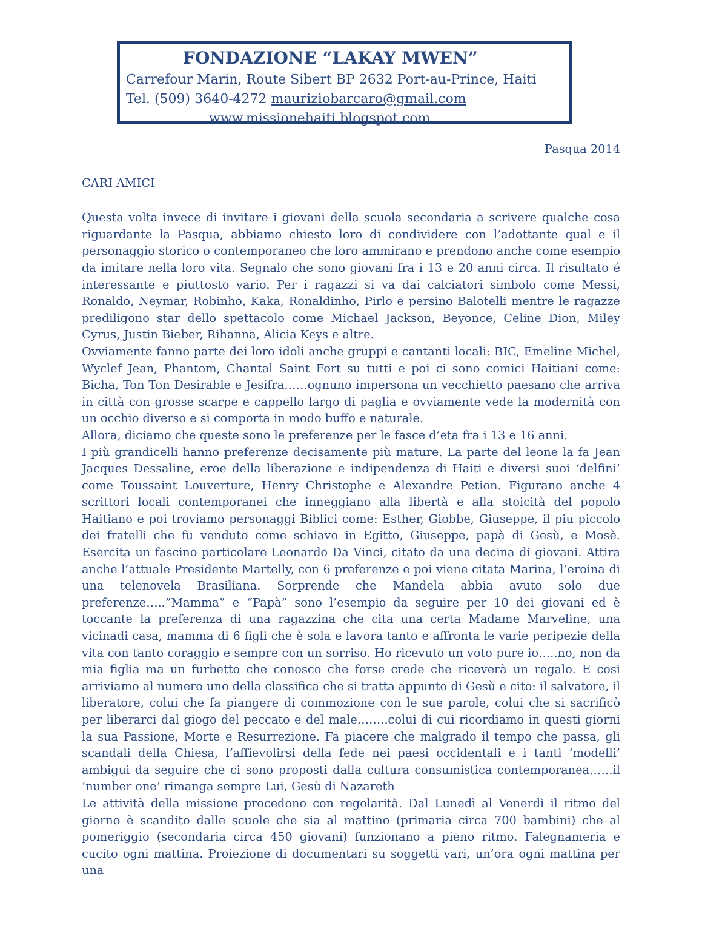FONDAZIONE “LAKAY MWEN”
Carrefour Marin, Route Sibert BP 2632 Port-au-Prince, Haiti
Tel. (509) 3640-4272 mauriziobarcaro@gmail.com
www.missionehaiti.blogspot.com
Pasqua 2014
CARI AMICI
Questa volta invece di invitare i giovani della scuola secondaria a scrivere qualche cosa riguardante la Pasqua, abbiamo chiesto loro di condividere con l’adottante qual e il personaggio storico o contemporaneo che loro ammirano e prendono anche come esempio da imitare nella loro vita. Segnalo che sono giovani fra i 13 e 20 anni circa. Il risultato é interessante e piuttosto vario. Per i ragazzi si va dai calciatori simbolo come Messi, Ronaldo, Neymar, Robinho, Kaka, Ronaldinho, Pirlo e persino Balotelli mentre le ragazze prediligono star dello spettacolo come Michael Jackson, Beyonce, Celine Dion, Miley Cyrus, Justin Bieber, Rihanna, Alicia Keys e altre.
Ovviamente fanno parte dei loro idoli anche gruppi e cantanti locali: BIC, Emeline Michel, Wyclef Jean, Phantom, Chantal Saint Fort su tutti e poi ci sono comici Haitiani come: Bicha, Ton Ton Desirable e Jesifra……ognuno impersona un vecchietto paesano che arriva in città con grosse scarpe e cappello largo di paglia e ovviamente vede la modernità con un occhio diverso e si comporta in modo buffo e naturale.
Allora, diciamo che queste sono le preferenze per le fasce d’eta fra i 13 e 16 anni.
I più grandicelli hanno preferenze decisamente più mature. La parte del leone la fa Jean Jacques Dessaline, eroe della liberazione e indipendenza di Haiti e diversi suoi ‘delfini’ come Toussaint Louverture, Henry Christophe e Alexandre Petion. Figurano anche 4 scrittori locali contemporanei che inneggiano alla libertà e alla stoicità del popolo Haitiano e poi troviamo personaggi Biblici come: Esther, Giobbe, Giuseppe, il piu piccolo dei fratelli che fu venduto come schiavo in Egitto, Giuseppe, papà di Gesù, e Mosè. Esercita un fascino particolare Leonardo Da Vinci, citato da una decina di giovani. Attira anche l’attuale Presidente Martelly, con 6 preferenze e poi viene citata Marina, l’eroina di una telenovela Brasiliana. Sorprende che Mandela abbia avuto solo due preferenze…..”Mamma” e “Papà” sono l’esempio da seguire per 10 dei giovani ed è toccante la preferenza di una ragazzina che cita una certa Madame Marveline, una vicinadi casa, mamma di 6 figli che è sola e lavora tanto e affronta le varie peripezie della vita con tanto coraggio e sempre con un sorriso. Ho ricevuto un voto pure io…..no, non da mia figlia ma un furbetto che conosco che forse crede che riceverà un regalo. E cosi arriviamo al numero uno della classifica che si tratta appunto di Gesù e cito: il salvatore, il liberatore, colui che fa piangere di commozione con le sue parole, colui che si sacrificò per liberarci dal giogo del peccato e del male……..colui di cui ricordiamo in questi giorni la sua Passione, Morte e Resurrezione. Fa piacere che malgrado il tempo che passa, gli scandali della Chiesa, l’affievolirsi della fede nei paesi occidentali e i tanti ‘modelli’ ambigui da seguire che ci sono proposti dalla cultura consumistica contemporanea……il ‘number one’ rimanga sempre Lui, Gesù di Nazareth
Le attività della missione procedono con regolarità. Dal Lunedì al Venerdì il ritmo del giorno è scandito dalle scuole che sia al mattino (primaria circa 700 bambini) che al pomeriggio (secondaria circa 450 giovani) funzionano a pieno ritmo. Falegnameria e cucito ogni mattina. Proiezione di documentari su soggetti vari, un’ora ogni mattina per una